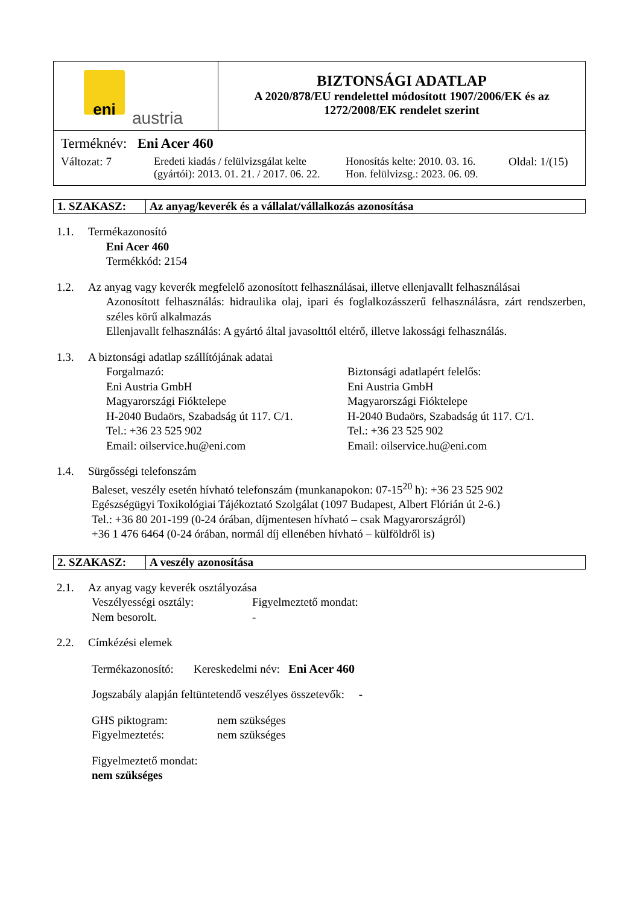| eni austria | BIZTONSÁGI ADATLAP A 2020/878/EU rendelettel módosított 1907/2006/EK és az 1272/2008/EK rendelet szerint |
| Terméknév: Eni Acer 460 Változat: 7 Eredeti kiadás / felülvizsgálat kelte (gyártói): 2013. 01. 21. / 2017. 06. 22. Honosítás kelte: 2010. 03. 16. Hon. felülvizsg.: 2023. 06. 09. Oldal: 1/(15) | |
| 1. SZAKASZ: | Az anyag/keverék és a vállalat/vállalkozás azonosítása |
1.1. Termékazonosító
Eni Acer 460
Termékkód: 2154
1.2. Az anyag vagy keverék megfelelő azonosított felhasználásai, illetve ellenjavallt felhasználásai
Azonosított felhasználás: hidraulika olaj, ipari és foglalkozásszerű felhasználásra, zárt rendszerben, széles körű alkalmazás
Ellenjavallt felhasználás: A gyártó által javasolttól eltérő, illetve lakossági felhasználás.
1.3. A biztonsági adatlap szállítójának adatai
Forgalmazó:
Eni Austria GmbH
Magyarországi Fióktelepe
H-2040 Budaörs, Szabadság út 117. C/1.
Tel.: +36 23 525 902
Email: oilservice.hu@eni.com
Biztonsági adatlapért felelős:
Eni Austria GmbH
Magyarországi Fióktelepe
H-2040 Budaörs, Szabadság út 117. C/1.
Tel.: +36 23 525 902
Email: oilservice.hu@eni.com
1.4. Sürgősségi telefonszám
Baleset, veszély esetén hívható telefonszám (munkanapokon: 07-15<sup>20</sup> h): +36 23 525 902
Egészségügyi Toxikológiai Tájékoztató Szolgálat (1097 Budapest, Albert Flórián út 2-6.)
Tel.: +36 80 201-199 (0-24 órában, díjmentesen hívható – csak Magyarországról)
+36 1 476 6464 (0-24 órában, normál díj ellenében hívható – külföldről is)
| 2. SZAKASZ: | A veszély azonosítása |
2.1. Az anyag vagy keverék osztályozása
Veszélyességi osztály:
Nem besorolt.
Figyelmeztető mondat:
-
2.2. Címkézési elemek
Termékazonosító: Kereskedelmi név: Eni Acer 460
Jogszabály alapján feltüntetendő veszélyes összetevők: -
GHS piktogram:
Figyelmeztetés:
nem szükséges
nem szükséges
Figyelmeztető mondat:
nem szükséges